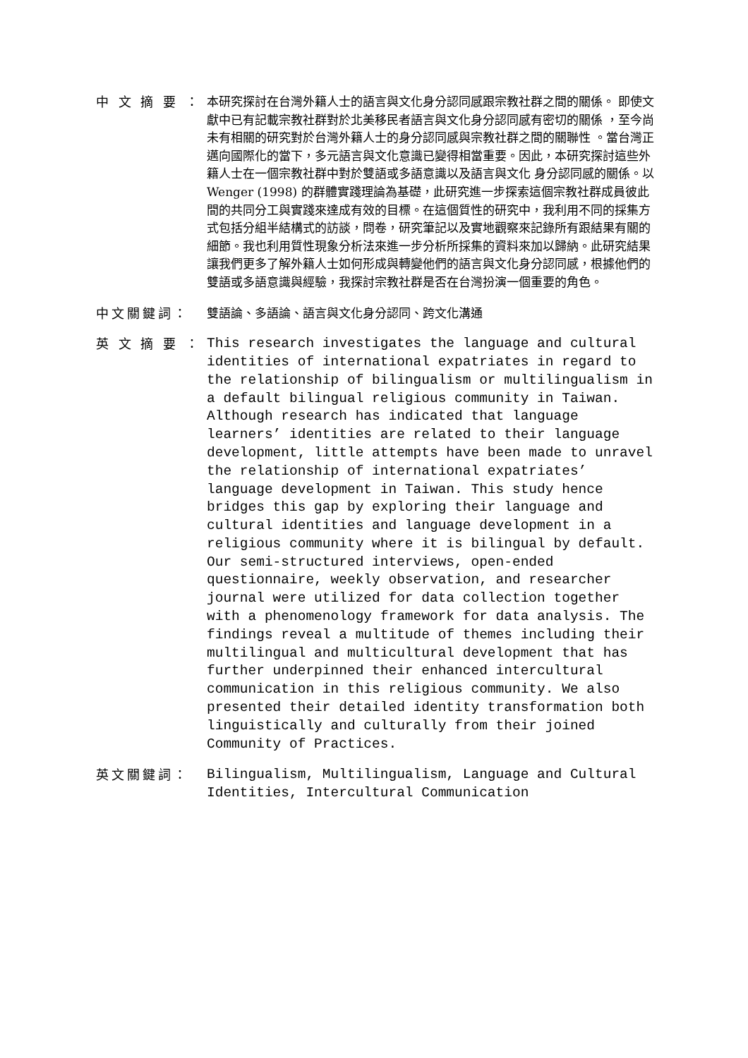中 文 摘 要 ：
本研究探討在台灣外籍人士的語言與文化身分認同感跟宗教社群之間的關係。 即使文獻中已有記載宗教社群對於北美移民者語言與文化身分認同感有密切的關係 ，至今尚未有相關的研究對於台灣外籍人士的身分認同感與宗教社群之間的關聯性 。當台灣正邁向國際化的當下，多元語言與文化意識已變得相當重要。因此，本研究探討這些外籍人士在一個宗教社群中對於雙語或多語意識以及語言與文化 身分認同感的關係。以Wenger (1998) 的群體實踐理論為基礎，此研究進一步探索這個宗教社群成員彼此間的共同分工與實踐來達成有效的目標。在這個質性的研究中，我利用不同的採集方式包括分組半結構式的訪談，問卷，研究筆記以及實地觀察來記錄所有跟結果有關的細節。我也利用質性現象分析法來進一步分析所採集的資料來加以歸納。此研究結果讓我們更多了解外籍人士如何形成與轉變他們的語言與文化身分認同感，根據他們的雙語或多語意識與經驗，我探討宗教社群是否在台灣扮演一個重要的角色。
中文關鍵詞：
雙語論、多語論、語言與文化身分認同、跨文化溝通
英 文 摘 要 ：
This research investigates the language and cultural identities of international expatriates in regard to the relationship of bilingualism or multilingualism in a default bilingual religious community in Taiwan. Although research has indicated that language learners’ identities are related to their language development, little attempts have been made to unravel the relationship of international expatriates’ language development in Taiwan. This study hence bridges this gap by exploring their language and cultural identities and language development in a religious community where it is bilingual by default. Our semi-structured interviews, open-ended questionnaire, weekly observation, and researcher journal were utilized for data collection together with a phenomenology framework for data analysis. The findings reveal a multitude of themes including their multilingual and multicultural development that has further underpinned their enhanced intercultural communication in this religious community. We also presented their detailed identity transformation both linguistically and culturally from their joined Community of Practices.
英文關鍵詞：
Bilingualism, Multilingualism, Language and Cultural Identities, Intercultural Communication